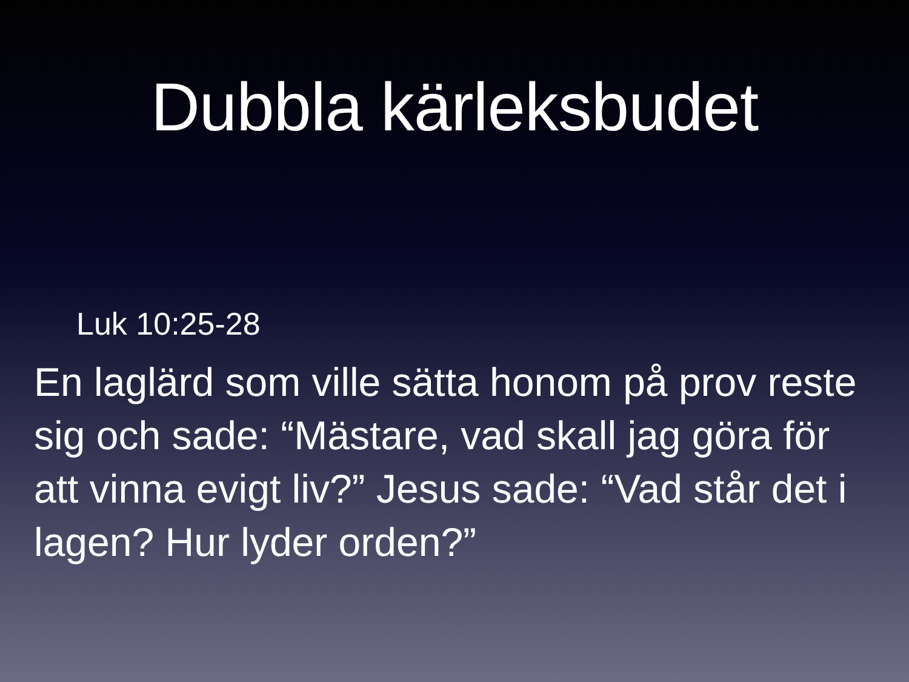Dubbla kärleksbudet
Luk 10:25-28
En laglärd som ville sätta honom på prov reste
sig och sade: “Mästare, vad skall jag göra för
att vinna evigt liv?” Jesus sade: “Vad står det i
lagen? Hur lyder orden?”